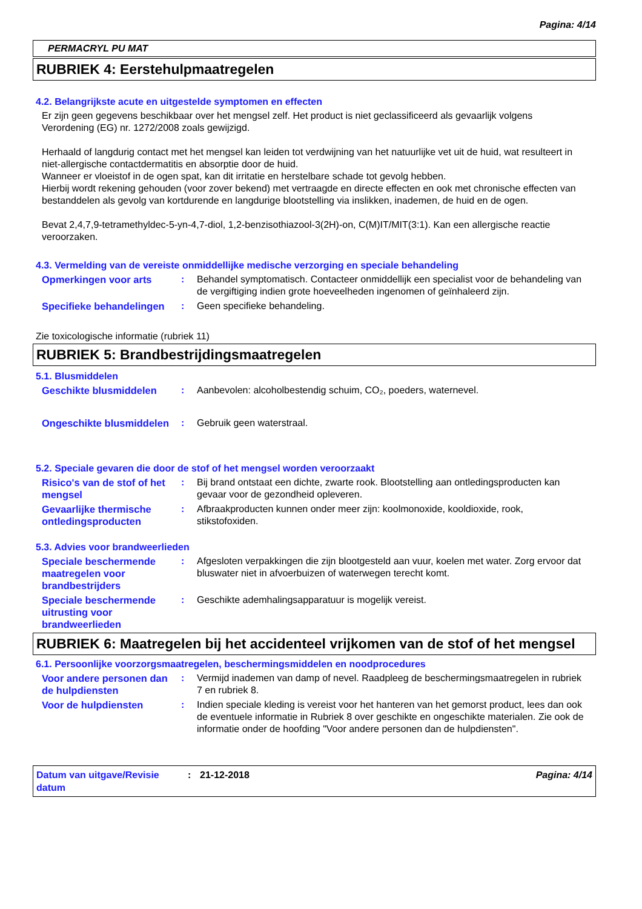Pagina: 4/14
PERMACRYL PU MAT
RUBRIEK 4: Eerstehulpmaatregelen
4.2. Belangrijkste acute en uitgestelde symptomen en effecten
Er zijn geen gegevens beschikbaar over het mengsel zelf. Het product is niet geclassificeerd als gevaarlijk volgens Verordening (EG) nr. 1272/2008 zoals gewijzigd.
Herhaald of langdurig contact met het mengsel kan leiden tot verdwijning van het natuurlijke vet uit de huid, wat resulteert in niet-allergische contactdermatitis en absorptie door de huid.
Wanneer er vloeistof in de ogen spat, kan dit irritatie en herstelbare schade tot gevolg hebben.
Hierbij wordt rekening gehouden (voor zover bekend) met vertraagde en directe effecten en ook met chronische effecten van bestanddelen als gevolg van kortdurende en langdurige blootstelling via inslikken, inademen, de huid en de ogen.
Bevat 2,4,7,9-tetramethyldec-5-yn-4,7-diol, 1,2-benzisothiazool-3(2H)-on, C(M)IT/MIT(3:1). Kan een allergische reactie veroorzaken.
4.3. Vermelding van de vereiste onmiddellijke medische verzorging en speciale behandeling
Opmerkingen voor arts : Behandel symptomatisch. Contacteer onmiddellijk een specialist voor de behandeling van de vergiftiging indien grote hoeveelheden ingenomen of geïnhaleerd zijn.
Specifieke behandelingen
: Geen specifieke behandeling.
Zie toxicologische informatie (rubriek 11)
RUBRIEK 5: Brandbestrijdingsmaatregelen
5.1. Blusmiddelen
Geschikte blusmiddelen : Aanbevolen: alcoholbestendig schuim, CO₂, poeders, waternevel.
Ongeschikte blusmiddelen
: Gebruik geen waterstraal.
5.2. Speciale gevaren die door de stof of het mengsel worden veroorzaakt
Risico's van de stof of het mengsel
: Bij brand ontstaat een dichte, zwarte rook. Blootstelling aan ontledingsproducten kan gevaar voor de gezondheid opleveren.
Gevaarlijke thermische ontledingsproducten
: Afbraakproducten kunnen onder meer zijn: koolmonoxide, kooldioxide, rook, stikstofoxiden.
5.3. Advies voor brandweerlieden
Speciale beschermende maatregelen voor brandbestrijders
: Afgesloten verpakkingen die zijn blootgesteld aan vuur, koelen met water. Zorg ervoor dat bluswater niet in afvoerbuizen of waterwegen terecht komt.
Speciale beschermende uitrusting voor brandweerlieden
: Geschikte ademhalingsapparatuur is mogelijk vereist.
RUBRIEK 6: Maatregelen bij het accidenteel vrijkomen van de stof of het mengsel
6.1. Persoonlijke voorzorgsmaatregelen, beschermingsmiddelen en noodprocedures
Voor andere personen dan de hulpdiensten
: Vermijd inademen van damp of nevel. Raadpleeg de beschermingsmaatregelen in rubriek 7 en rubriek 8.
Voor de hulpdiensten : Indien speciale kleding is vereist voor het hanteren van het gemorst product, lees dan ook de eventuele informatie in Rubriek 8 over geschikte en ongeschikte materialen. Zie ook de informatie onder de hoofding "Voor andere personen dan de hulpdiensten".
Datum van uitgave/Revisie datum
: 21-12-2018 Pagina: 4/14